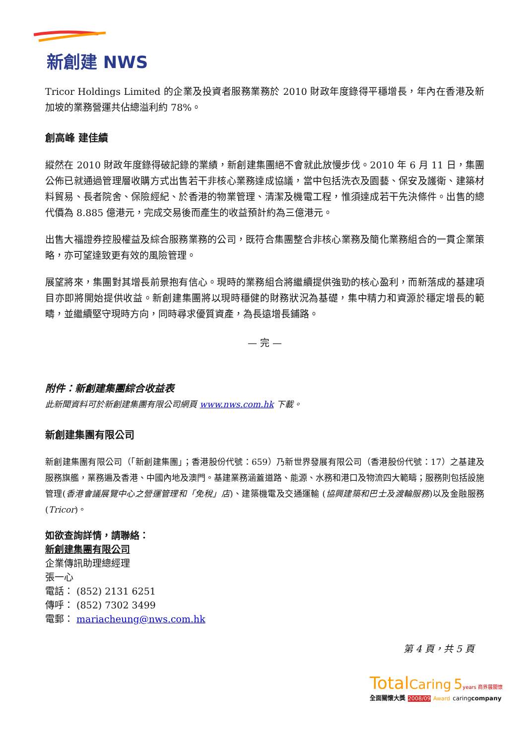新創建 NWS
Tricor Holdings Limited 的企業及投資者服務業務於 2010 財政年度錄得平穩增長，年內在香港及新加坡的業務營運共佔總溢利約 78%。
創高峰 建佳績
縱然在 2010 財政年度錄得破記錄的業績，新創建集團絕不會就此放慢步伐。2010 年 6 月 11 日，集團公佈已就通過管理層收購方式出售若干非核心業務達成協議，當中包括洗衣及園藝、保安及護衛、建築材料貿易、長者院舍、保險經紀、於香港的物業管理、清潔及機電工程，惟須達成若干先決條件。出售的總代價為 8.885 億港元，完成交易後而產生的收益預計約為三億港元。
出售大福證券控股權益及綜合服務業務的公司，既符合集團整合非核心業務及簡化業務組合的一貫企業策略，亦可望達致更有效的風險管理。
展望將來，集團對其增長前景抱有信心。現時的業務組合將繼續提供強勁的核心盈利，而新落成的基建項目亦即將開始提供收益。新創建集團將以現時穩健的財務狀況為基礎，集中精力和資源於穩定增長的範疇，並繼續堅守現時方向，同時尋求優質資產，為長遠增長鋪路。
— 完 —
附件：新創建集團綜合收益表
此新聞資料可於新創建集團有限公司網頁 www.nws.com.hk 下載。
新創建集團有限公司
新創建集團有限公司（「新創建集團」；香港股份代號：659）乃新世界發展有限公司（香港股份代號：17）之基建及服務旗艦，業務遍及香港、中國內地及澳門。基建業務涵蓋道路、能源、水務和港口及物流四大範疇；服務則包括設施管理(香港會議展覽中心之營運管理和「免稅」店)、建築機電及交通運輸 (協興建築和巴士及渡輪服務)以及金融服務(Tricor)。
如欲查詢詳情，請聯絡：
新創建集團有限公司
企業傳訊助理總經理
張一心
電話： (852) 2131 6251
傳呼： (852) 7302 3499
電郵： mariacheung@nws.com.hk
第 4 頁，共 5 頁
Total Caring 5 years 商界展關懷
全面關懷大獎 2008/09 Award caringcompany